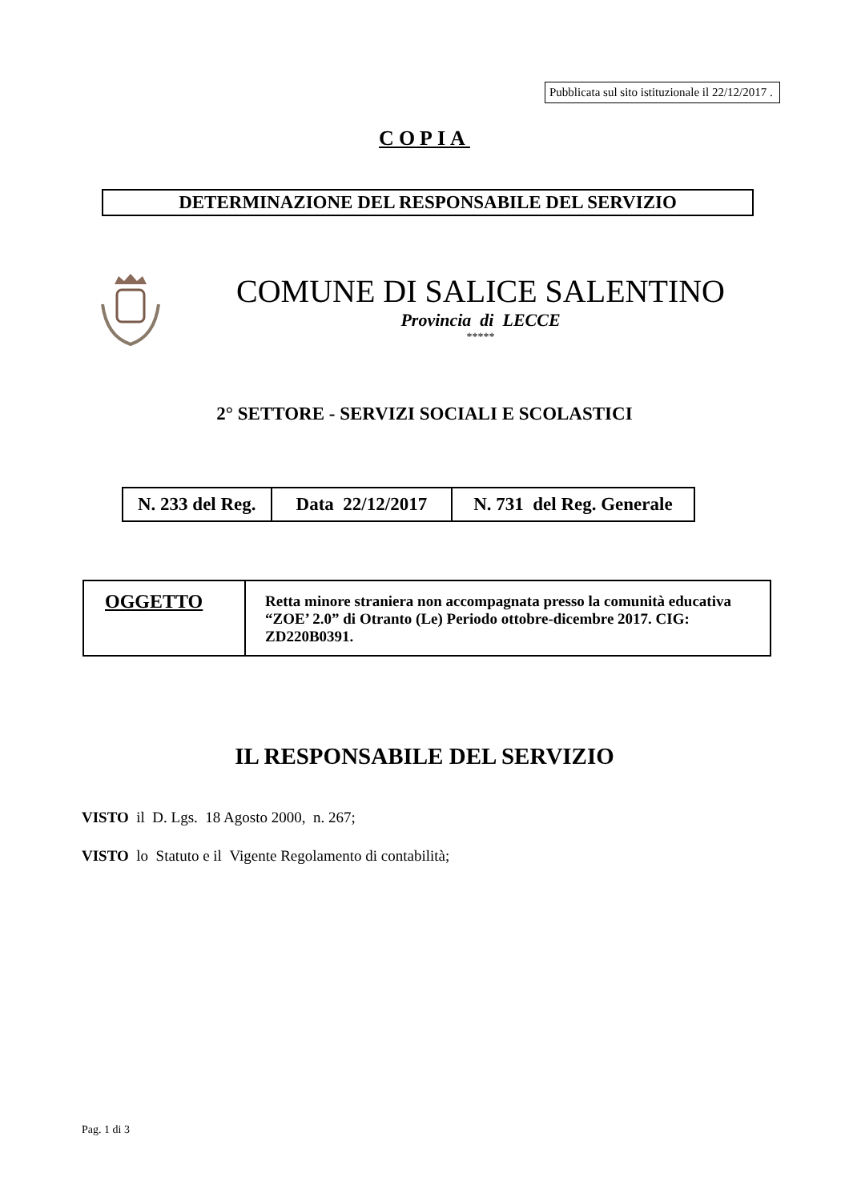Pubblicata sul sito istituzionale il 22/12/2017 .
COPIA
DETERMINAZIONE DEL RESPONSABILE DEL SERVIZIO
COMUNE DI SALICE SALENTINO
Provincia di LECCE
*****
2° SETTORE - SERVIZI SOCIALI E SCOLASTICI
| N. 233 del Reg. | Data 22/12/2017 | N. 731 del Reg. Generale |
| OGGETTO | Retta minore straniera non accompagnata presso la comunità educativa “ZOE’ 2.0” di Otranto (Le) Periodo ottobre-dicembre 2017. CIG: ZD220B0391. |
IL RESPONSABILE DEL SERVIZIO
VISTO il D. Lgs. 18 Agosto 2000, n. 267;
VISTO lo Statuto e il Vigente Regolamento di contabilità;
Pag. 1 di 3